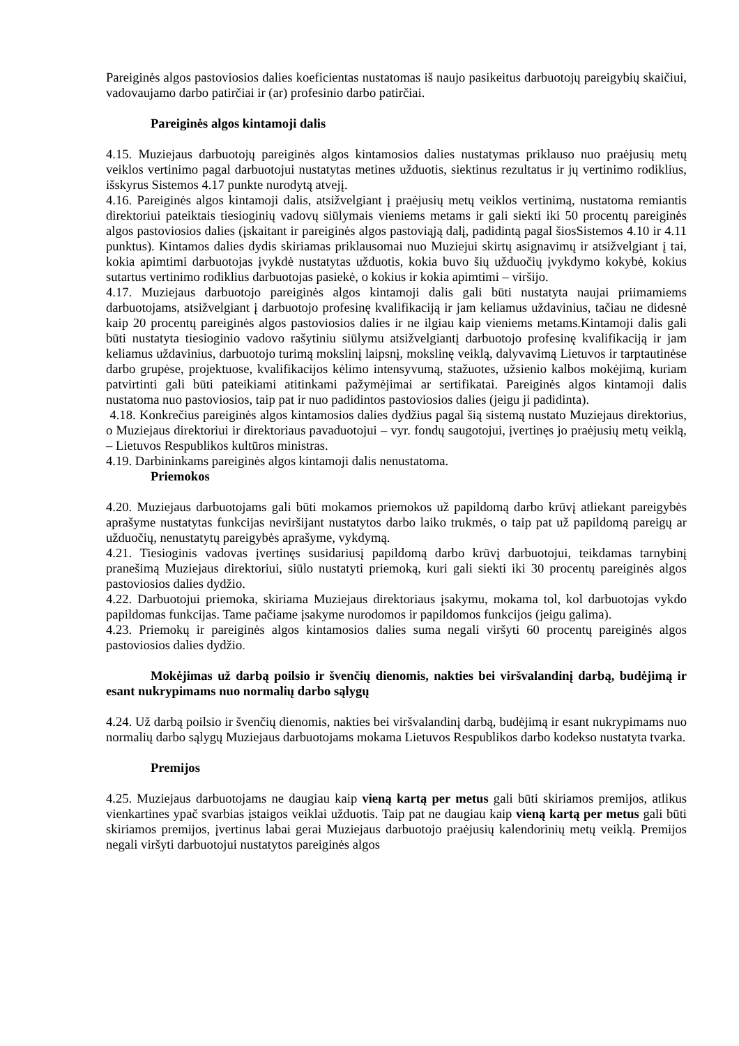Pareiginės algos pastoviosios dalies koeficientas nustatomas iš naujo pasikeitus darbuotojų pareigybių skaičiui, vadovaujamo darbo patirčiai ir (ar) profesinio darbo patirčiai.
Pareiginės algos kintamoji dalis
4.15. Muziejaus darbuotojų pareiginės algos kintamosios dalies nustatymas priklauso nuo praėjusių metų veiklos vertinimo pagal darbuotojui nustatytas metines užduotis, siektinus rezultatus ir jų vertinimo rodiklius, išskyrus Sistemos 4.17 punkte nurodytą atvejį.
4.16. Pareiginės algos kintamoji dalis, atsižvelgiant į praėjusių metų veiklos vertinimą, nustatoma remiantis direktoriui pateiktais tiesioginių vadovų siūlymais vieniems metams ir gali siekti iki 50 procentų pareiginės algos pastoviosios dalies (įskaitant ir pareiginės algos pastoviąją dalį, padidintą pagal šiosSistemos 4.10 ir 4.11 punktus). Kintamos dalies dydis skiriamas priklausomai nuo Muziejui skirtų asignavimų ir atsižvelgiant į tai, kokia apimtimi darbuotojas įvykdė nustatytas užduotis, kokia buvo šių užduočių įvykdymo kokybė, kokius sutartus vertinimo rodiklius darbuotojas pasiekė, o kokius ir kokia apimtimi – viršijo.
4.17. Muziejaus darbuotojo pareiginės algos kintamoji dalis gali būti nustatyta naujai priimamiems darbuotojams, atsižvelgiant į darbuotojo profesinę kvalifikaciją ir jam keliamus uždavinius, tačiau ne didesnė kaip 20 procentų pareiginės algos pastoviosios dalies ir ne ilgiau kaip vieniems metams.Kintamoji dalis gali būti nustatyta tiesioginio vadovo rašytiniu siūlymu atsižvelgiantį darbuotojo profesinę kvalifikaciją ir jam keliamus uždavinius, darbuotojo turimą mokslinį laipsnį, mokslinę veiklą, dalyvavimą Lietuvos ir tarptautinėse darbo grupėse, projektuose, kvalifikacijos kėlimo intensyvumą, stažuotes, užsienio kalbos mokėjimą, kuriam patvirtinti gali būti pateikiami atitinkami pažymėjimai ar sertifikatai. Pareiginės algos kintamoji dalis nustatoma nuo pastoviosios, taip pat ir nuo padidintos pastoviosios dalies (jeigu ji padidinta).
4.18. Konkrečius pareiginės algos kintamosios dalies dydžius pagal šią sistemą nustato Muziejaus direktorius, o Muziejaus direktoriui ir direktoriaus pavaduotojui – vyr. fondų saugotojui, įvertinęs jo praėjusių metų veiklą, – Lietuvos Respublikos kultūros ministras.
4.19. Darbininkams pareiginės algos kintamoji dalis nenustatoma.
Priemokos
4.20. Muziejaus darbuotojams gali būti mokamos priemokos už papildomą darbo krūvį atliekant pareigybės aprašyme nustatytas funkcijas neviršijant nustatytos darbo laiko trukmės, o taip pat už papildomą pareigų ar užduočių, nenustatytų pareigybės aprašyme, vykdymą.
4.21. Tiesioginis vadovas įvertinęs susidariusį papildomą darbo krūvį darbuotojui, teikdamas tarnybinį pranešimą Muziejaus direktoriui, siūlo nustatyti priemoką, kuri gali siekti iki 30 procentų pareiginės algos pastoviosios dalies dydžio.
4.22. Darbuotojui priemoka, skiriama Muziejaus direktoriaus įsakymu, mokama tol, kol darbuotojas vykdo papildomas funkcijas. Tame pačiame įsakyme nurodomos ir papildomos funkcijos (jeigu galima).
4.23. Priemokų ir pareiginės algos kintamosios dalies suma negali viršyti 60 procentų pareiginės algos pastoviosios dalies dydžio.
Mokėjimas už darbą poilsio ir švenčių dienomis, nakties bei viršvalandinį darbą, budėjimą ir esant nukrypimams nuo normalių darbo sąlygų
4.24. Už darbą poilsio ir švenčių dienomis, nakties bei viršvalandinį darbą, budėjimą ir esant nukrypimams nuo normalių darbo sąlygų Muziejaus darbuotojams mokama Lietuvos Respublikos darbo kodekso nustatyta tvarka.
Premijos
4.25. Muziejaus darbuotojams ne daugiau kaip vieną kartą per metus gali būti skiriamos premijos, atlikus vienkartines ypač svarbias įstaigos veiklai užduotis. Taip pat ne daugiau kaip vieną kartą per metus gali būti skiriamos premijos, įvertinus labai gerai Muziejaus darbuotojo praėjusių kalendorinių metų veiklą. Premijos negali viršyti darbuotojui nustatytos pareiginės algos